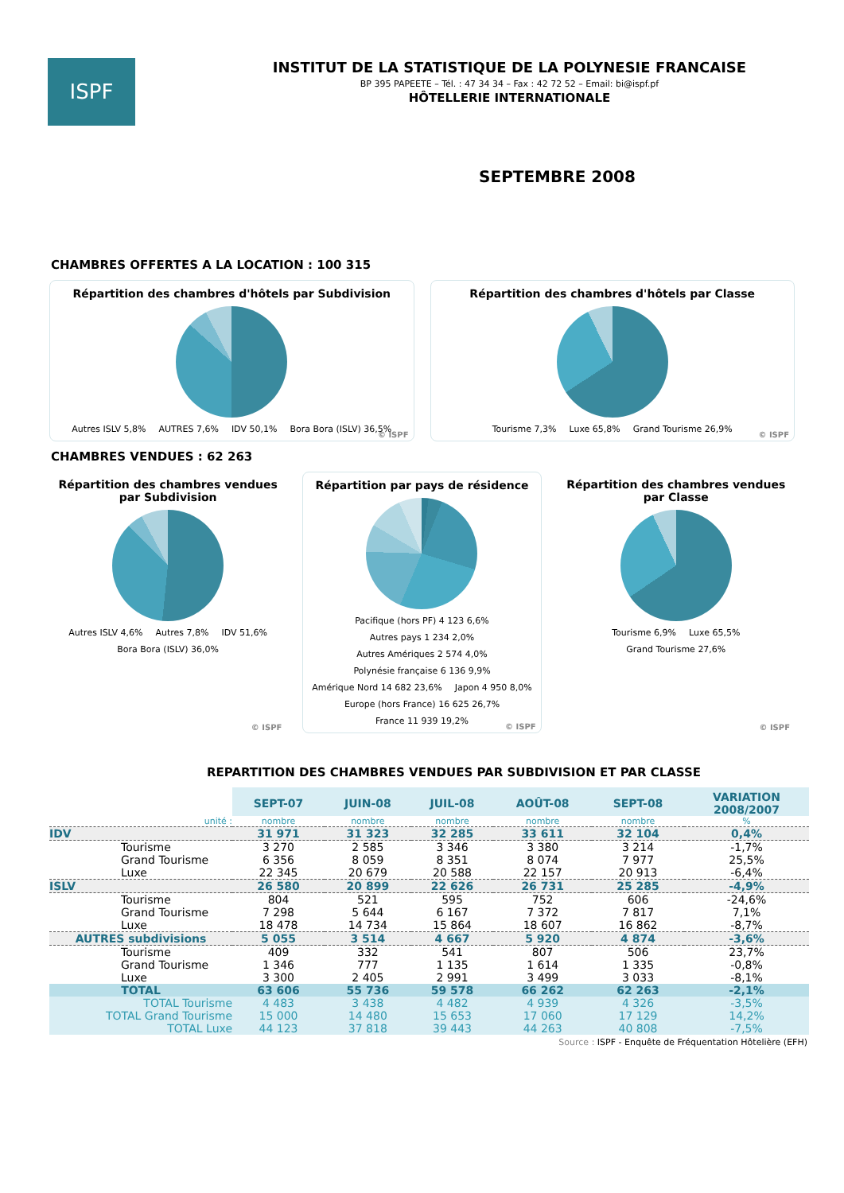ISPF
INSTITUT DE LA STATISTIQUE DE LA POLYNESIE FRANCAISE
BP 395 PAPEETE – Tél. : 47 34 34 – Fax : 42 72 52 – Email: bi@ispf.pf
HÔTELLERIE INTERNATIONALE
SEPTEMBRE 2008
CHAMBRES OFFERTES A LA LOCATION : 100 315
Répartition des chambres d'hôtels par Subdivision
Autres ISLV 5,8% AUTRES 7,6% IDV 50,1% Bora Bora (ISLV) 36,5%
© ISPF
Répartition des chambres d'hôtels par Classe
Tourisme 7,3% Luxe 65,8% Grand Tourisme 26,9%
© ISPF
CHAMBRES VENDUES : 62 263
Répartition des chambres vendues par Subdivision
Autres ISLV 4,6% Autres 7,8% IDV 51,6% Bora Bora (ISLV) 36,0%
© ISPF
Répartition par pays de résidence
Pacifique (hors PF) 4 123 6,6% Autres pays 1 234 2,0% Autres Amériques 2 574 4,0% Polynésie française 6 136 9,9% Amérique Nord 14 682 23,6% Japon 4 950 8,0% Europe (hors France) 16 625 26,7% France 11 939 19,2%
© ISPF
Répartition des chambres vendues par Classe
Tourisme 6,9% Luxe 65,5% Grand Tourisme 27,6%
© ISPF
REPARTITION DES CHAMBRES VENDUES PAR SUBDIVISION ET PAR CLASSE
| | SEPT-07 | JUIN-08 | JUIL-08 | AOÛT-08 | SEPT-08 | VARIATION 2008/2007 |
| unité : | nombre | nombre | nombre | nombre | nombre | % |
| IDV | 31 971 | 31 323 | 32 285 | 33 611 | 32 104 | 0,4% |
| Tourisme | 3 270 | 2 585 | 3 346 | 3 380 | 3 214 | -1,7% |
| Grand Tourisme | 6 356 | 8 059 | 8 351 | 8 074 | 7 977 | 25,5% |
| Luxe | 22 345 | 20 679 | 20 588 | 22 157 | 20 913 | -6,4% |
| ISLV | 26 580 | 20 899 | 22 626 | 26 731 | 25 285 | -4,9% |
| Tourisme | 804 | 521 | 595 | 752 | 606 | -24,6% |
| Grand Tourisme | 7 298 | 5 644 | 6 167 | 7 372 | 7 817 | 7,1% |
| Luxe | 18 478 | 14 734 | 15 864 | 18 607 | 16 862 | -8,7% |
| AUTRES subdivisions | 5 055 | 3 514 | 4 667 | 5 920 | 4 874 | -3,6% |
| Tourisme | 409 | 332 | 541 | 807 | 506 | 23,7% |
| Grand Tourisme | 1 346 | 777 | 1 135 | 1 614 | 1 335 | -0,8% |
| Luxe | 3 300 | 2 405 | 2 991 | 3 499 | 3 033 | -8,1% |
| TOTAL | 63 606 | 55 736 | 59 578 | 66 262 | 62 263 | -2,1% |
| TOTAL Tourisme | 4 483 | 3 438 | 4 482 | 4 939 | 4 326 | -3,5% |
| TOTAL Grand Tourisme | 15 000 | 14 480 | 15 653 | 17 060 | 17 129 | 14,2% |
| TOTAL Luxe | 44 123 | 37 818 | 39 443 | 44 263 | 40 808 | -7,5% |
Source : ISPF - Enquête de Fréquentation Hôtelière (EFH)